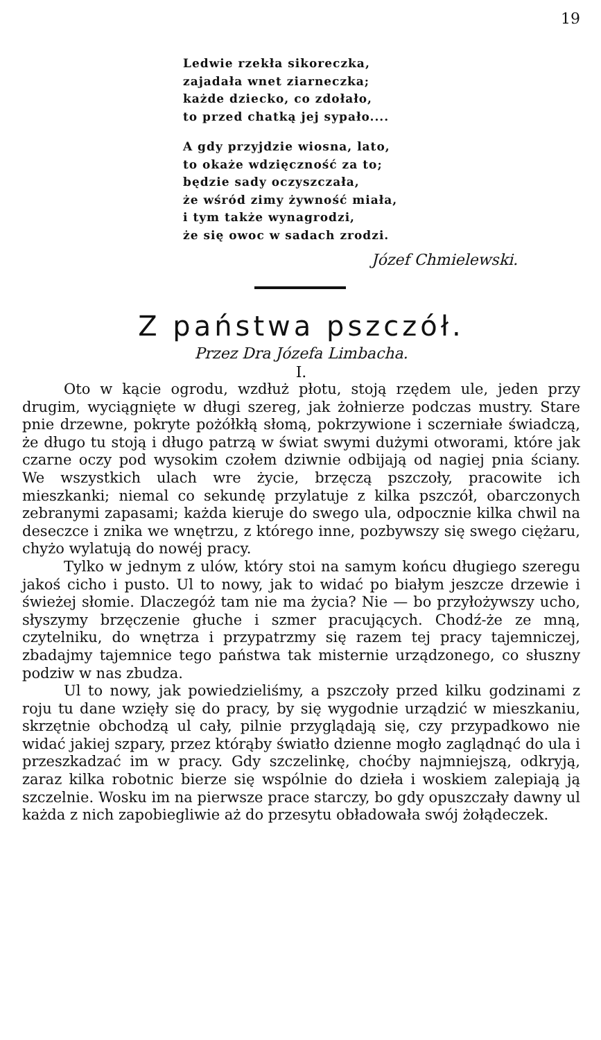19
Ledwie rzekła sikoreczka,
zajadała wnet ziarneczka;
każde dziecko, co zdołało,
to przed chatką jej sypało....
A gdy przyjdzie wiosna, lato,
to okaże wdzięczność za to;
będzie sady oczyszczała,
że wśród zimy żywność miała,
i tym także wynagrodzi,
że się owoc w sadach zrodzi.
Józef Chmielewski.
Z państwa pszczół.
Przez Dra Józefa Limbacha.
I.
Oto w kącie ogrodu, wzdłuż płotu, stoją rzędem ule, jeden przy drugim, wyciągnięte w długi szereg, jak żołnierze podczas mustry. Stare pnie drzewne, pokryte pożółkłą słomą, pokrzywione i sczerniałe świadczą, że długo tu stoją i długo patrzą w świat swymi dużymi otworami, które jak czarne oczy pod wysokim czołem dziwnie odbijają od nagiej pnia ściany. We wszystkich ulach wre życie, brzęczą pszczoły, pracowite ich mieszkanki; niemal co sekundę przylatuje z kilka pszczół, obarczonych zebranymi zapasami; każda kieruje do swego ula, odpocznie kilka chwil na deseczce i znika we wnętrzu, z którego inne, pozbywszy się swego ciężaru, chyżo wylatują do nowéj pracy.
Tylko w jednym z ulów, który stoi na samym końcu długiego szeregu jakoś cicho i pusto. Ul to nowy, jak to widać po białym jeszcze drzewie i świeżej słomie. Dlaczegóż tam nie ma życia? Nie — bo przyłożywszy ucho, słyszymy brzęczenie głuche i szmer pracujących. Chodź-że ze mną, czytelniku, do wnętrza i przypatrzmy się razem tej pracy tajemniczej, zbadajmy tajemnice tego państwa tak misternie urządzonego, co słuszny podziw w nas zbudza.
Ul to nowy, jak powiedzieliśmy, a pszczoły przed kilku godzinami z roju tu dane wzięły się do pracy, by się wygodnie urządzić w mieszkaniu, skrzętnie obchodzą ul cały, pilnie przyglądają się, czy przypadkowo nie widać jakiej szpary, przez którąby światło dzienne mogło zaglądnąć do ula i przeszkadzać im w pracy. Gdy szczelinkę, choćby najmniejszą, odkryją, zaraz kilka robotnic bierze się wspólnie do dzieła i woskiem zalepiają ją szczelnie. Wosku im na pierwsze prace starczy, bo gdy opuszczały dawny ul każda z nich zapobiegliwie aż do przesytu obładowała swój żołądeczek.